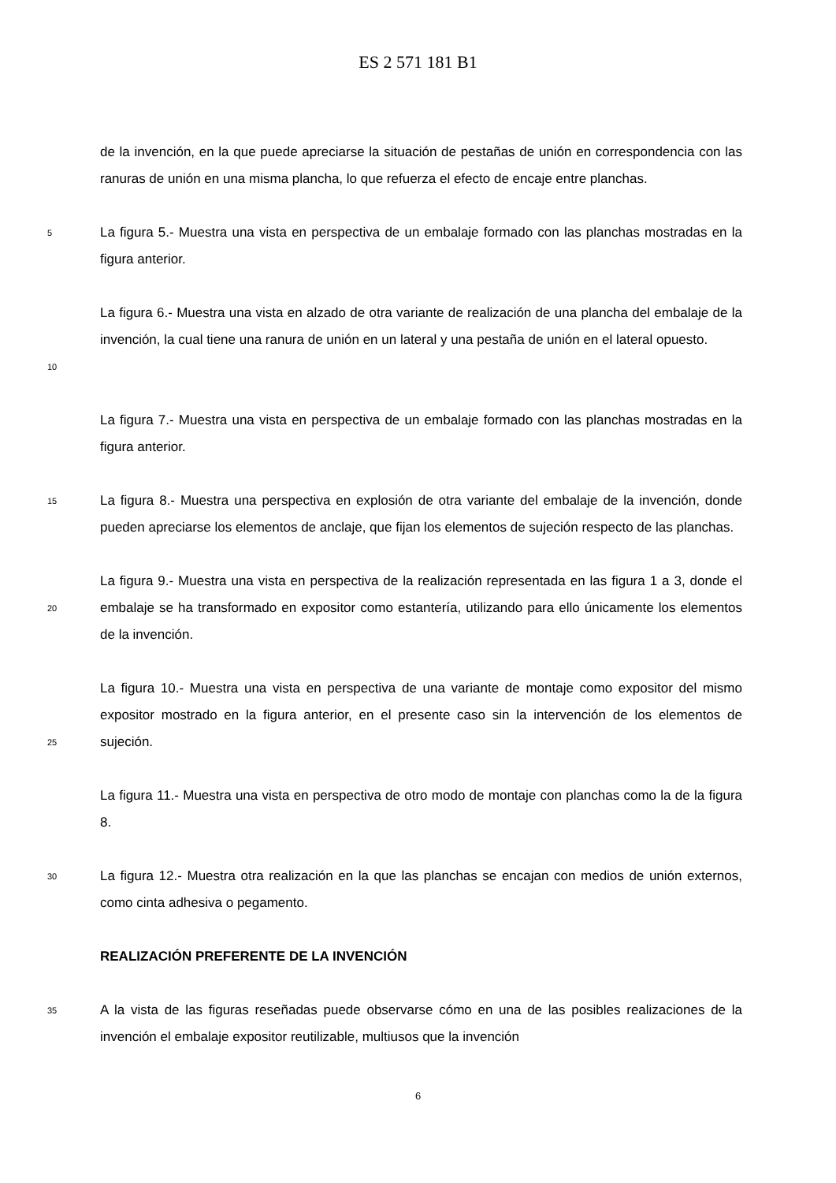ES 2 571 181 B1
de la invención, en la que puede apreciarse la situación de pestañas de unión en correspondencia con las ranuras de unión en una misma plancha, lo que refuerza el efecto de encaje entre planchas.
5
La figura 5.- Muestra una vista en perspectiva de un embalaje formado con las planchas mostradas en la figura anterior.
10
La figura 6.- Muestra una vista en alzado de otra variante de realización de una plancha del embalaje de la invención, la cual tiene una ranura de unión en un lateral y una pestaña de unión en el lateral opuesto.
La figura 7.- Muestra una vista en perspectiva de un embalaje formado con las planchas mostradas en la figura anterior.
15
La figura 8.- Muestra una perspectiva en explosión de otra variante del embalaje de la invención, donde pueden apreciarse los elementos de anclaje, que fijan los elementos de sujeción respecto de las planchas.
20
La figura 9.- Muestra una vista en perspectiva de la realización representada en las figura 1 a 3, donde el embalaje se ha transformado en expositor como estantería, utilizando para ello únicamente los elementos de la invención.
25
La figura 10.- Muestra una vista en perspectiva de una variante de montaje como expositor del mismo expositor mostrado en la figura anterior, en el presente caso sin la intervención de los elementos de sujeción.
La figura 11.- Muestra una vista en perspectiva de otro modo de montaje con planchas como la de la figura 8.
30
La figura 12.- Muestra otra realización en la que las planchas se encajan con medios de unión externos, como cinta adhesiva o pegamento.
REALIZACIÓN PREFERENTE DE LA INVENCIÓN
35
A la vista de las figuras reseñadas puede observarse cómo en una de las posibles realizaciones de la invención el embalaje expositor reutilizable, multiusos que la invención
6